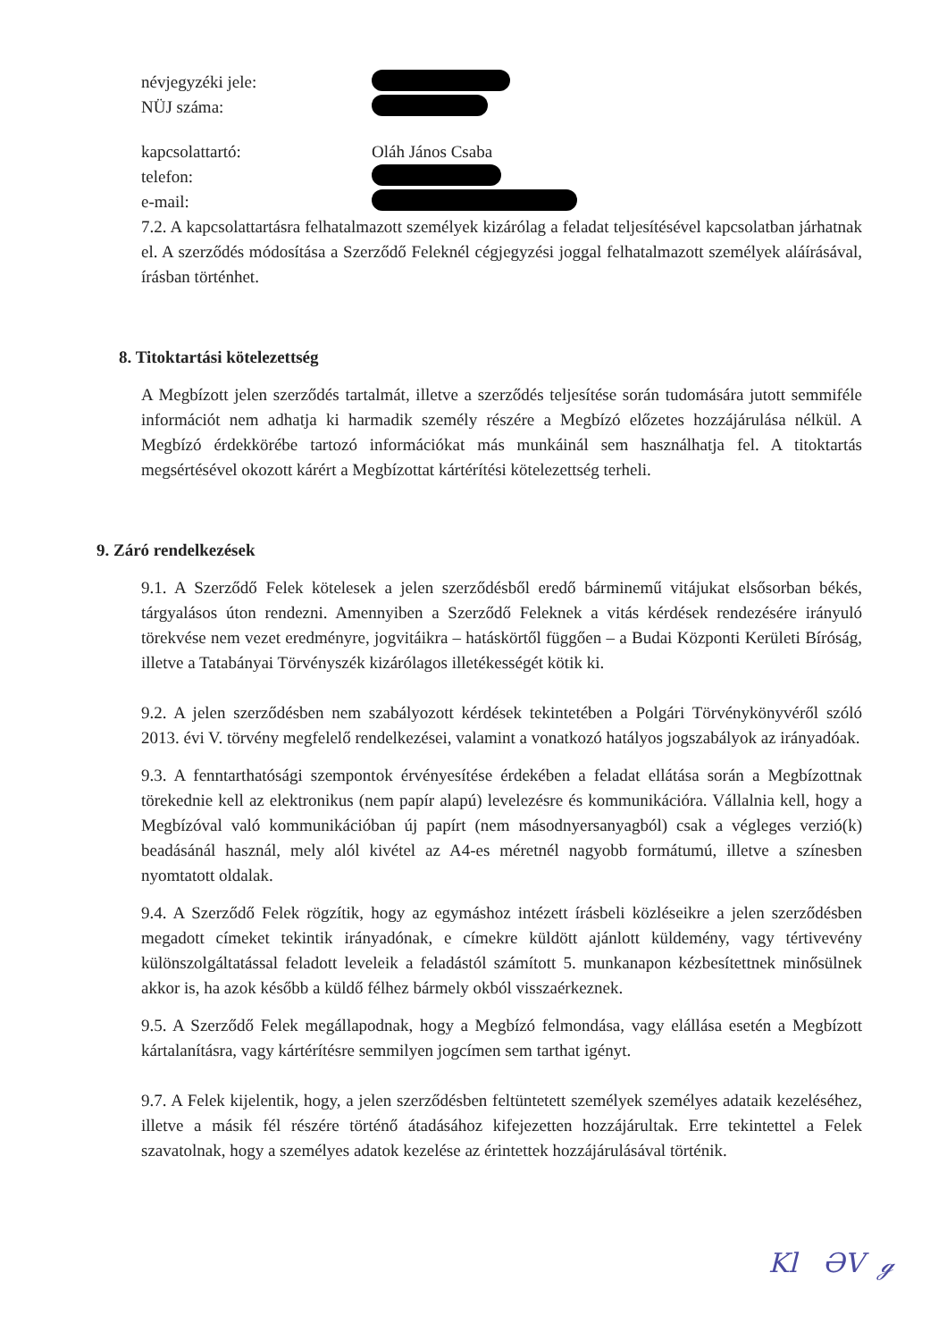névjegyzéki jele:
NÜJ száma:
kapcsolattartó: Oláh János Csaba
telefon:
e-mail:
7.2. A kapcsolattartásra felhatalmazott személyek kizárólag a feladat teljesítésével kapcsolatban járhatnak el. A szerződés módosítása a Szerződő Feleknél cégjegyzési joggal felhatalmazott személyek aláírásával, írásban történhet.
8. Titoktartási kötelezettség
A Megbízott jelen szerződés tartalmát, illetve a szerződés teljesítése során tudomására jutott semmiféle információt nem adhatja ki harmadik személy részére a Megbízó előzetes hozzájárulása nélkül. A Megbízó érdekkörébe tartozó információkat más munkáinál sem használhatja fel. A titoktartás megsértésével okozott kárért a Megbízottat kártérítési kötelezettség terheli.
9. Záró rendelkezések
9.1. A Szerződő Felek kötelesek a jelen szerződésből eredő bárminemű vitájukat elsősorban békés, tárgyalásos úton rendezni. Amennyiben a Szerződő Feleknek a vitás kérdések rendezésére irányuló törekvése nem vezet eredményre, jogvitáikra – hatáskörtől függően – a Budai Központi Kerületi Bíróság, illetve a Tatabányai Törvényszék kizárólagos illetékességét kötik ki.
9.2. A jelen szerződésben nem szabályozott kérdések tekintetében a Polgári Törvénykönyvéről szóló 2013. évi V. törvény megfelelő rendelkezései, valamint a vonatkozó hatályos jogszabályok az irányadóak.
9.3. A fenntarthatósági szempontok érvényesítése érdekében a feladat ellátása során a Megbízottnak törekednie kell az elektronikus (nem papír alapú) levelezésre és kommunikációra. Vállalnia kell, hogy a Megbízóval való kommunikációban új papírt (nem másodnyersanyagból) csak a végleges verzió(k) beadásánál használ, mely alól kivétel az A4-es méretnél nagyobb formátumú, illetve a színesben nyomtatott oldalak.
9.4. A Szerződő Felek rögzítik, hogy az egymáshoz intézett írásbeli közléseikre a jelen szerződésben megadott címeket tekintik irányadónak, e címekre küldött ajánlott küldemény, vagy tértivevény különszolgáltatással feladott leveleik a feladástól számított 5. munkanapon kézbesítettnek minősülnek akkor is, ha azok később a küldő félhez bármely okból visszaérkeznek.
9.5. A Szerződő Felek megállapodnak, hogy a Megbízó felmondása, vagy elállása esetén a Megbízott kártalanításra, vagy kártérítésre semmilyen jogcímen sem tarthat igényt.
9.7. A Felek kijelentik, hogy, a jelen szerződésben feltüntetett személyek személyes adataik kezeléséhez, illetve a másik fél részére történő átadásához kifejezetten hozzájárultak. Erre tekintettel a Felek szavatolnak, hogy a személyes adatok kezelése az érintettek hozzájárulásával történik.
Kl ƏV ℊ